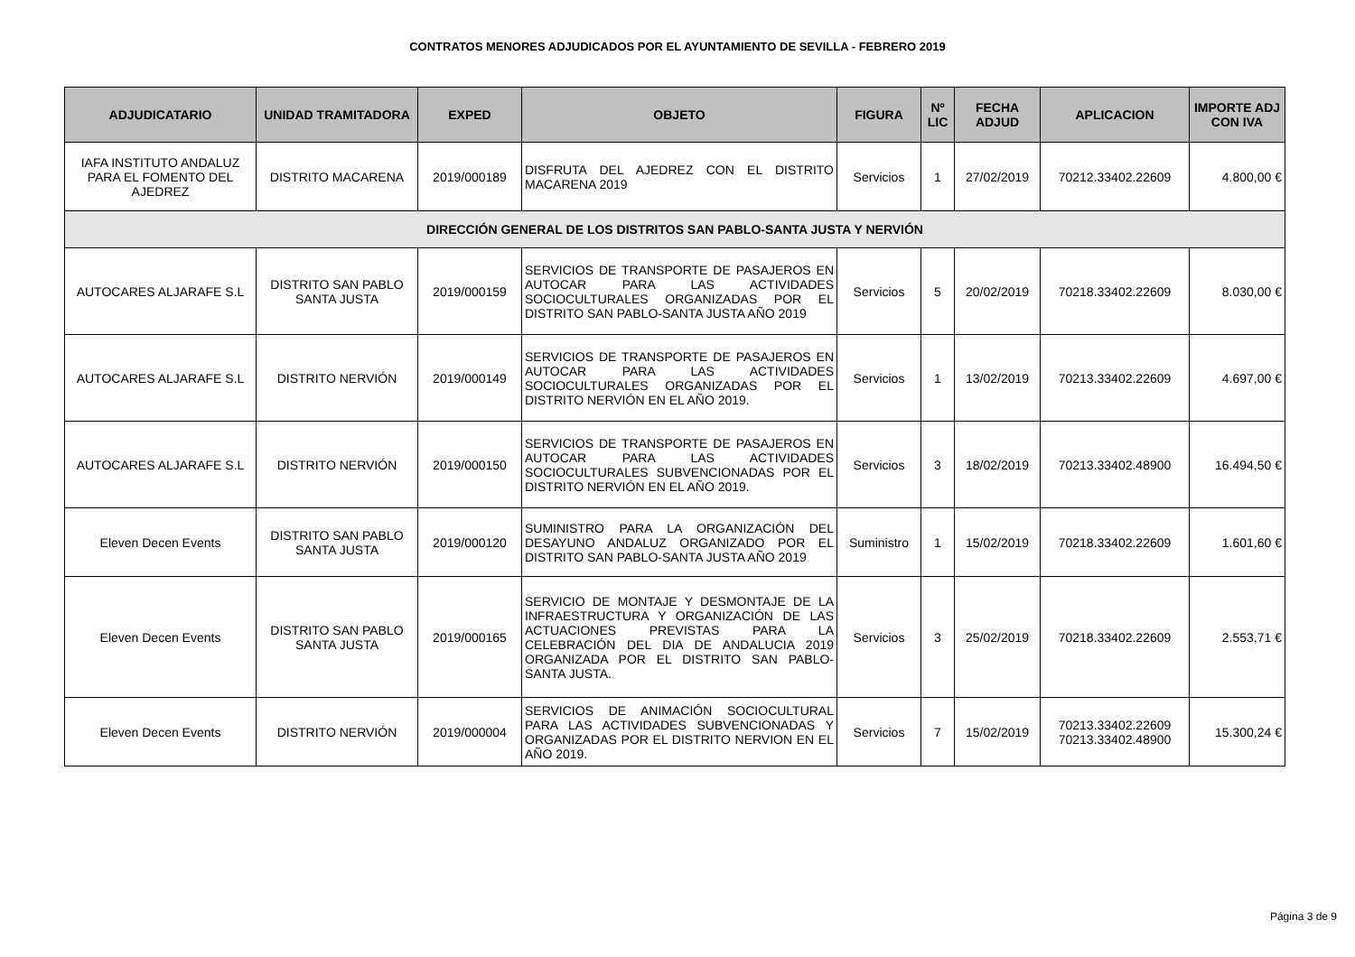CONTRATOS MENORES ADJUDICADOS POR EL AYUNTAMIENTO DE SEVILLA - FEBRERO 2019
| ADJUDICATARIO | UNIDAD TRAMITADORA | EXPED | OBJETO | FIGURA | Nº LIC | FECHA ADJUD | APLICACION | IMPORTE ADJ CON IVA |
| --- | --- | --- | --- | --- | --- | --- | --- | --- |
| IAFA INSTITUTO ANDALUZ PARA EL FOMENTO DEL AJEDREZ | DISTRITO MACARENA | 2019/000189 | DISFRUTA DEL AJEDREZ CON EL DISTRITO MACARENA 2019 | Servicios | 1 | 27/02/2019 | 70212.33402.22609 | 4.800,00 € |
| DIRECCIÓN GENERAL DE LOS DISTRITOS SAN PABLO-SANTA JUSTA Y NERVIÓN | | | | | | | | |
| AUTOCARES ALJARAFE S.L | DISTRITO SAN PABLO SANTA JUSTA | 2019/000159 | SERVICIOS DE TRANSPORTE DE PASAJEROS EN AUTOCAR PARA LAS ACTIVIDADES SOCIOCULTURALES ORGANIZADAS POR EL DISTRITO SAN PABLO-SANTA JUSTA AÑO 2019 | Servicios | 5 | 20/02/2019 | 70218.33402.22609 | 8.030,00 € |
| AUTOCARES ALJARAFE S.L | DISTRITO NERVIÓN | 2019/000149 | SERVICIOS DE TRANSPORTE DE PASAJEROS EN AUTOCAR PARA LAS ACTIVIDADES SOCIOCULTURALES ORGANIZADAS POR EL DISTRITO NERVIÓN EN EL AÑO 2019. | Servicios | 1 | 13/02/2019 | 70213.33402.22609 | 4.697,00 € |
| AUTOCARES ALJARAFE S.L | DISTRITO NERVIÓN | 2019/000150 | SERVICIOS DE TRANSPORTE DE PASAJEROS EN AUTOCAR PARA LAS ACTIVIDADES SOCIOCULTURALES SUBVENCIONADAS POR EL DISTRITO NERVIÓN EN EL AÑO 2019. | Servicios | 3 | 18/02/2019 | 70213.33402.48900 | 16.494,50 € |
| Eleven Decen Events | DISTRITO SAN PABLO SANTA JUSTA | 2019/000120 | SUMINISTRO PARA LA ORGANIZACIÓN DEL DESAYUNO ANDALUZ ORGANIZADO POR EL DISTRITO SAN PABLO-SANTA JUSTA AÑO 2019 | Suministro | 1 | 15/02/2019 | 70218.33402.22609 | 1.601,60 € |
| Eleven Decen Events | DISTRITO SAN PABLO SANTA JUSTA | 2019/000165 | SERVICIO DE MONTAJE Y DESMONTAJE DE LA INFRAESTRUCTURA Y ORGANIZACIÓN DE LAS ACTUACIONES PREVISTAS PARA LA CELEBRACIÓN DEL DIA DE ANDALUCIA 2019 ORGANIZADA POR EL DISTRITO SAN PABLO-SANTA JUSTA. | Servicios | 3 | 25/02/2019 | 70218.33402.22609 | 2.553,71 € |
| Eleven Decen Events | DISTRITO NERVIÓN | 2019/000004 | SERVICIOS DE ANIMACIÓN SOCIOCULTURAL PARA LAS ACTIVIDADES SUBVENCIONADAS Y ORGANIZADAS POR EL DISTRITO NERVION EN EL AÑO 2019. | Servicios | 7 | 15/02/2019 | 70213.33402.22609 70213.33402.48900 | 15.300,24 € |
Página 3 de 9